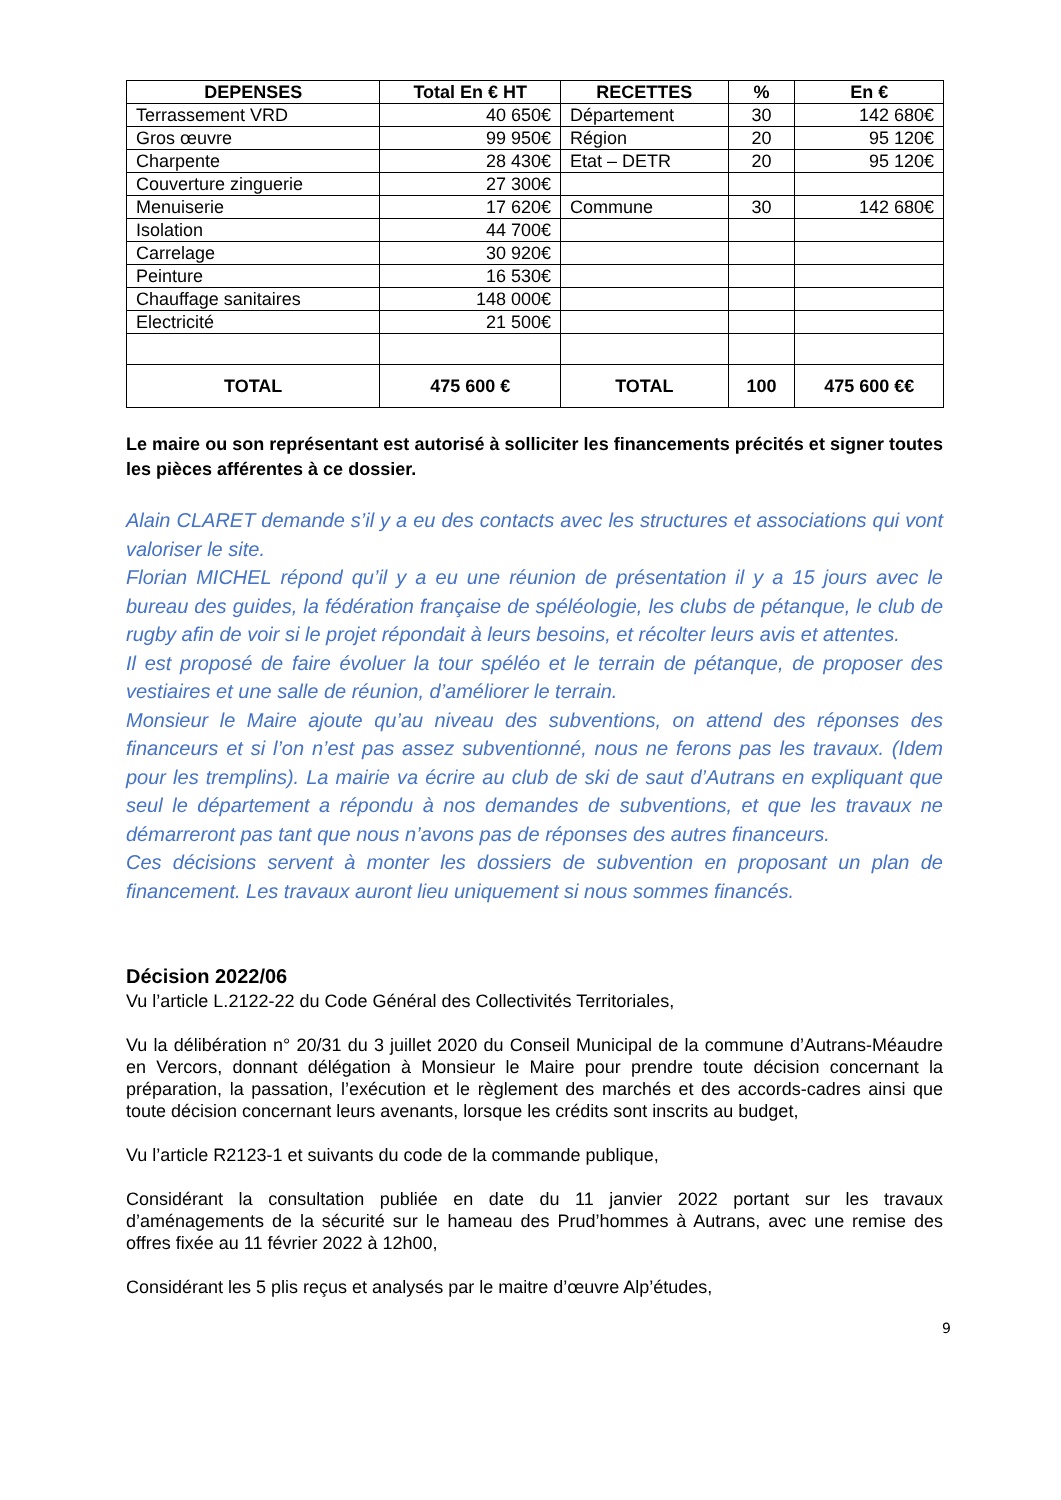| DEPENSES | Total En € HT | RECETTES | % | En € |
| --- | --- | --- | --- | --- |
| Terrassement VRD | 40 650€ | Département | 30 | 142 680€ |
| Gros œuvre | 99 950€ | Région | 20 | 95 120€ |
| Charpente | 28 430€ | Etat – DETR | 20 | 95 120€ |
| Couverture zinguerie | 27 300€ | | | |
| Menuiserie | 17 620€ | Commune | 30 | 142 680€ |
| Isolation | 44 700€ | | | |
| Carrelage | 30 920€ | | | |
| Peinture | 16 530€ | | | |
| Chauffage sanitaires | 148 000€ | | | |
| Electricité | 21 500€ | | | |
| TOTAL | 475 600 € | TOTAL | 100 | 475 600 €€ |
Le maire ou son représentant est autorisé à solliciter les financements précités et signer toutes les pièces afférentes à ce dossier.
Alain CLARET demande s’il y a eu des contacts avec les structures et associations qui vont valoriser le site.
Florian MICHEL répond qu’il y a eu une réunion de présentation il y a 15 jours avec le bureau des guides, la fédération française de spéléologie, les clubs de pétanque, le club de rugby afin de voir si le projet répondait à leurs besoins, et récolter leurs avis et attentes.
Il est proposé de faire évoluer la tour spéléo et le terrain de pétanque, de proposer des vestiaires et une salle de réunion, d’améliorer le terrain.
Monsieur le Maire ajoute qu’au niveau des subventions, on attend des réponses des financeurs et si l’on n’est pas assez subventionné, nous ne ferons pas les travaux. (Idem pour les tremplins). La mairie va écrire au club de ski de saut d’Autrans en expliquant que seul le département a répondu à nos demandes de subventions, et que les travaux ne démarreront pas tant que nous n’avons pas de réponses des autres financeurs.
Ces décisions servent à monter les dossiers de subvention en proposant un plan de financement. Les travaux auront lieu uniquement si nous sommes financés.
Décision 2022/06
Vu l’article L.2122-22 du Code Général des Collectivités Territoriales,
Vu la délibération n° 20/31 du 3 juillet 2020 du Conseil Municipal de la commune d’Autrans-Méaudre en Vercors, donnant délégation à Monsieur le Maire pour prendre toute décision concernant la préparation, la passation, l’exécution et le règlement des marchés et des accords-cadres ainsi que toute décision concernant leurs avenants, lorsque les crédits sont inscrits au budget,
Vu l’article R2123-1 et suivants du code de la commande publique,
Considérant la consultation publiée en date du 11 janvier 2022 portant sur les travaux d’aménagements de la sécurité sur le hameau des Prud’hommes à Autrans, avec une remise des offres fixée au 11 février 2022 à 12h00,
Considérant les 5 plis reçus et analysés par le maitre d’œuvre Alp’études,
9